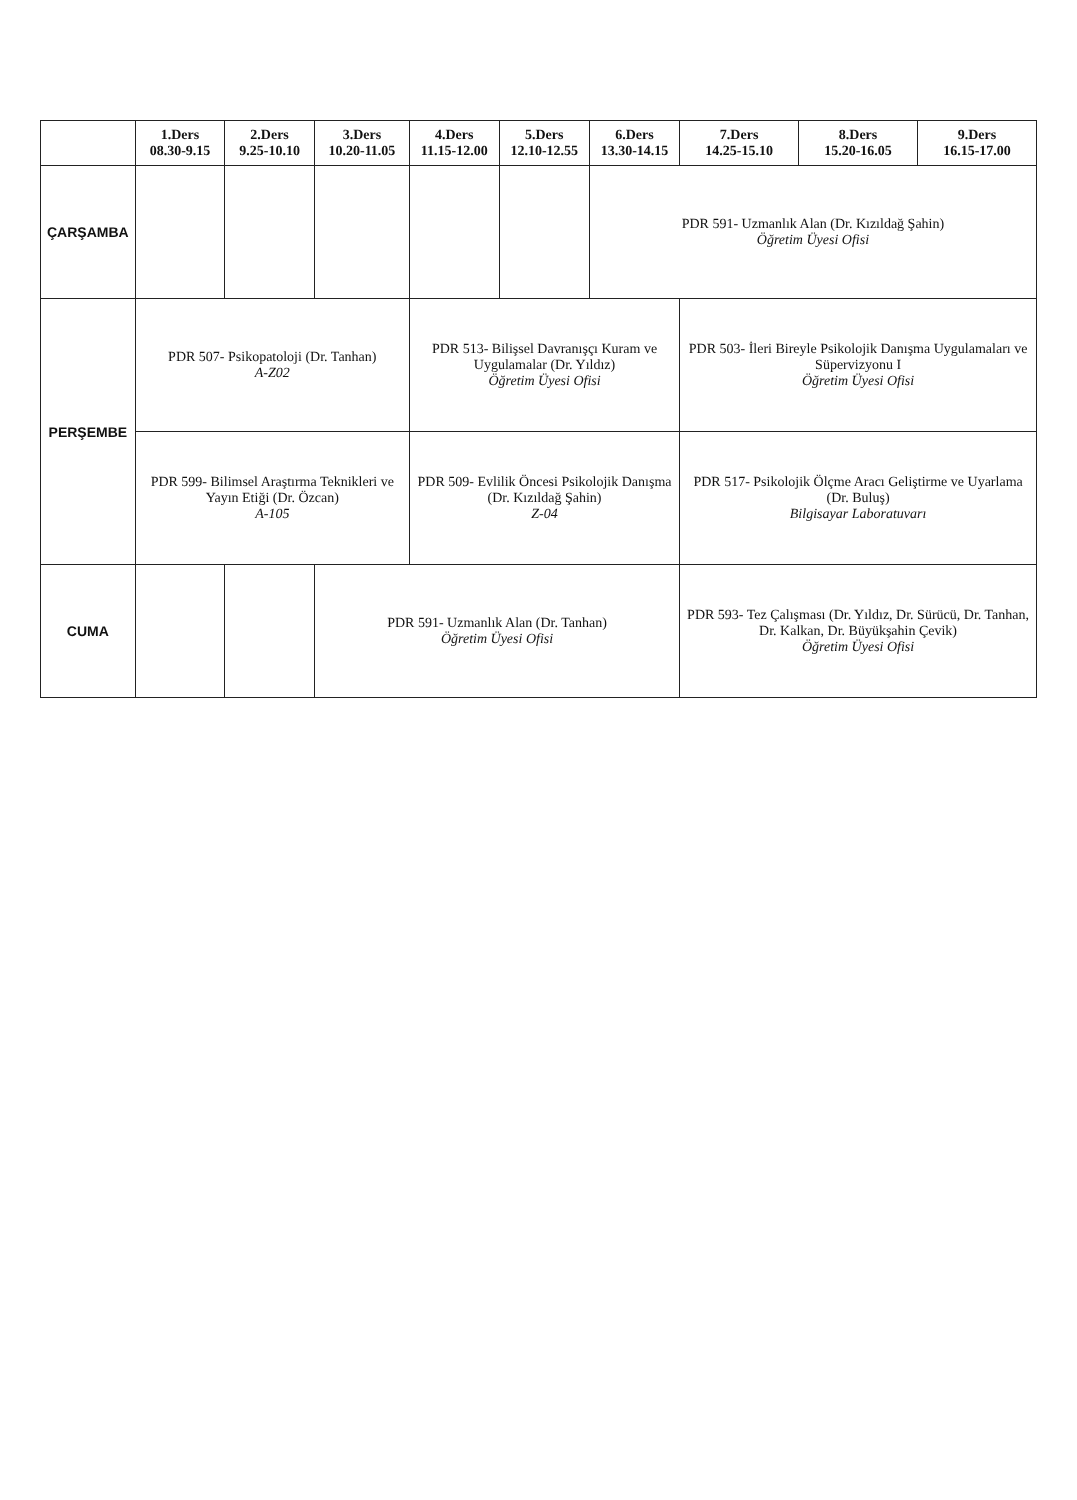| | 1.Ders 08.30-9.15 | 2.Ders 9.25-10.10 | 3.Ders 10.20-11.05 | 4.Ders 11.15-12.00 | 5.Ders 12.10-12.55 | 6.Ders 13.30-14.15 | 7.Ders 14.25-15.10 | 8.Ders 15.20-16.05 | 9.Ders 16.15-17.00 |
| --- | --- | --- | --- | --- | --- | --- | --- | --- | --- |
| ÇARŞAMBA | | | | | | PDR 591- Uzmanlık Alan (Dr. Kızıldağ Şahin) Öğretim Üyesi Ofisi | | | |
| PERŞEMBE | PDR 507- Psikopatoloji (Dr. Tanhan) A-Z02 | | | PDR 513- Bilişsel Davranışçı Kuram ve Uygulamalar (Dr. Yıldız) Öğretim Üyesi Ofisi | | | PDR 503- İleri Bireyle Psikolojik Danışma Uygulamaları ve Süpervizyonu I Öğretim Üyesi Ofisi | | |
| | PDR 599- Bilimsel Araştırma Teknikleri ve Yayın Etiği (Dr. Özcan) A-105 | | | PDR 509- Evlilik Öncesi Psikolojik Danışma (Dr. Kızıldağ Şahin) Z-04 | | | PDR 517- Psikolojik Ölçme Aracı Geliştirme ve Uyarlama (Dr. Buluş) Bilgisayar Laboratuvarı | | |
| CUMA | | | PDR 591- Uzmanlık Alan (Dr. Tanhan) Öğretim Üyesi Ofisi | | | | PDR 593- Tez Çalışması (Dr. Yıldız, Dr. Sürücü, Dr. Tanhan, Dr. Kalkan, Dr. Büyükşahin Çevik) Öğretim Üyesi Ofisi | | |